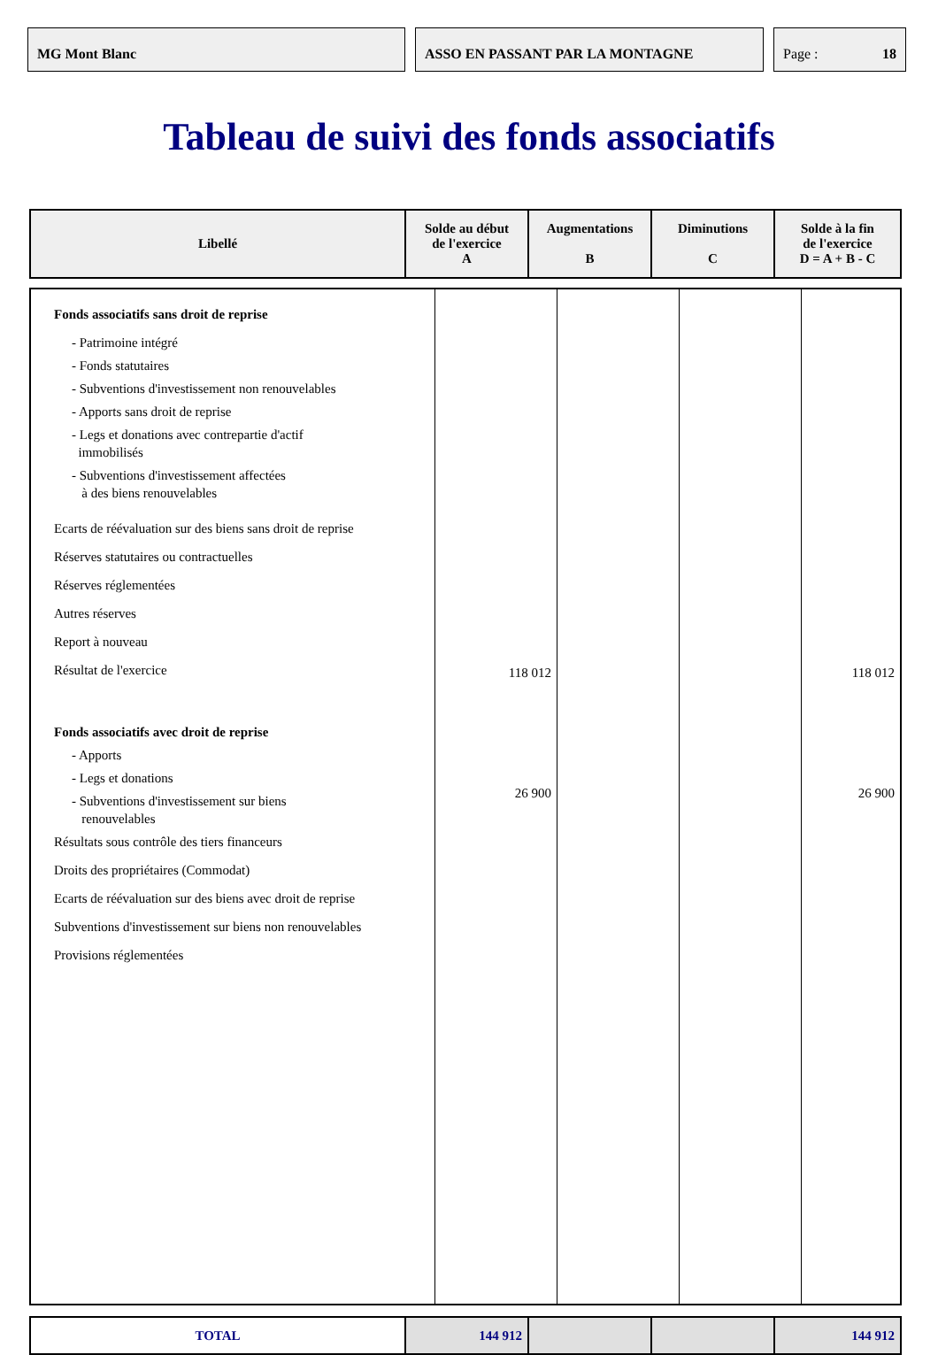MG Mont Blanc ASSO EN PASSANT PAR LA MONTAGNE Page : 18
Tableau de suivi des fonds associatifs
| Libellé | Solde au début de l'exercice A | Augmentations B | Diminutions C | Solde à la fin de l'exercice D = A + B - C |
| --- | --- | --- | --- | --- |
| Fonds associatifs sans droit de reprise - Patrimoine intégré - Fonds statutaires - Subventions d'investissement non renouvelables - Apports sans droit de reprise - Legs et donations avec contrepartie d'actif immobilisés - Subventions d'investissement affectées à des biens renouvelables Ecarts de réévaluation sur des biens sans droit de reprise Réserves statutaires ou contractuelles Réserves réglementées Autres réserves Report à nouveau Résultat de l'exercice Fonds associatifs avec droit de reprise - Apports - Legs et donations - Subventions d'investissement sur biens renouvelables Résultats sous contrôle des tiers financeurs Droits des propriétaires (Commodat) Ecarts de réévaluation sur des biens avec droit de reprise Subventions d'investissement sur biens non renouvelables Provisions réglementées | 118 012 26 900 | | | 118 012 26 900 |
| TOTAL | 144 912 | | | 144 912 |